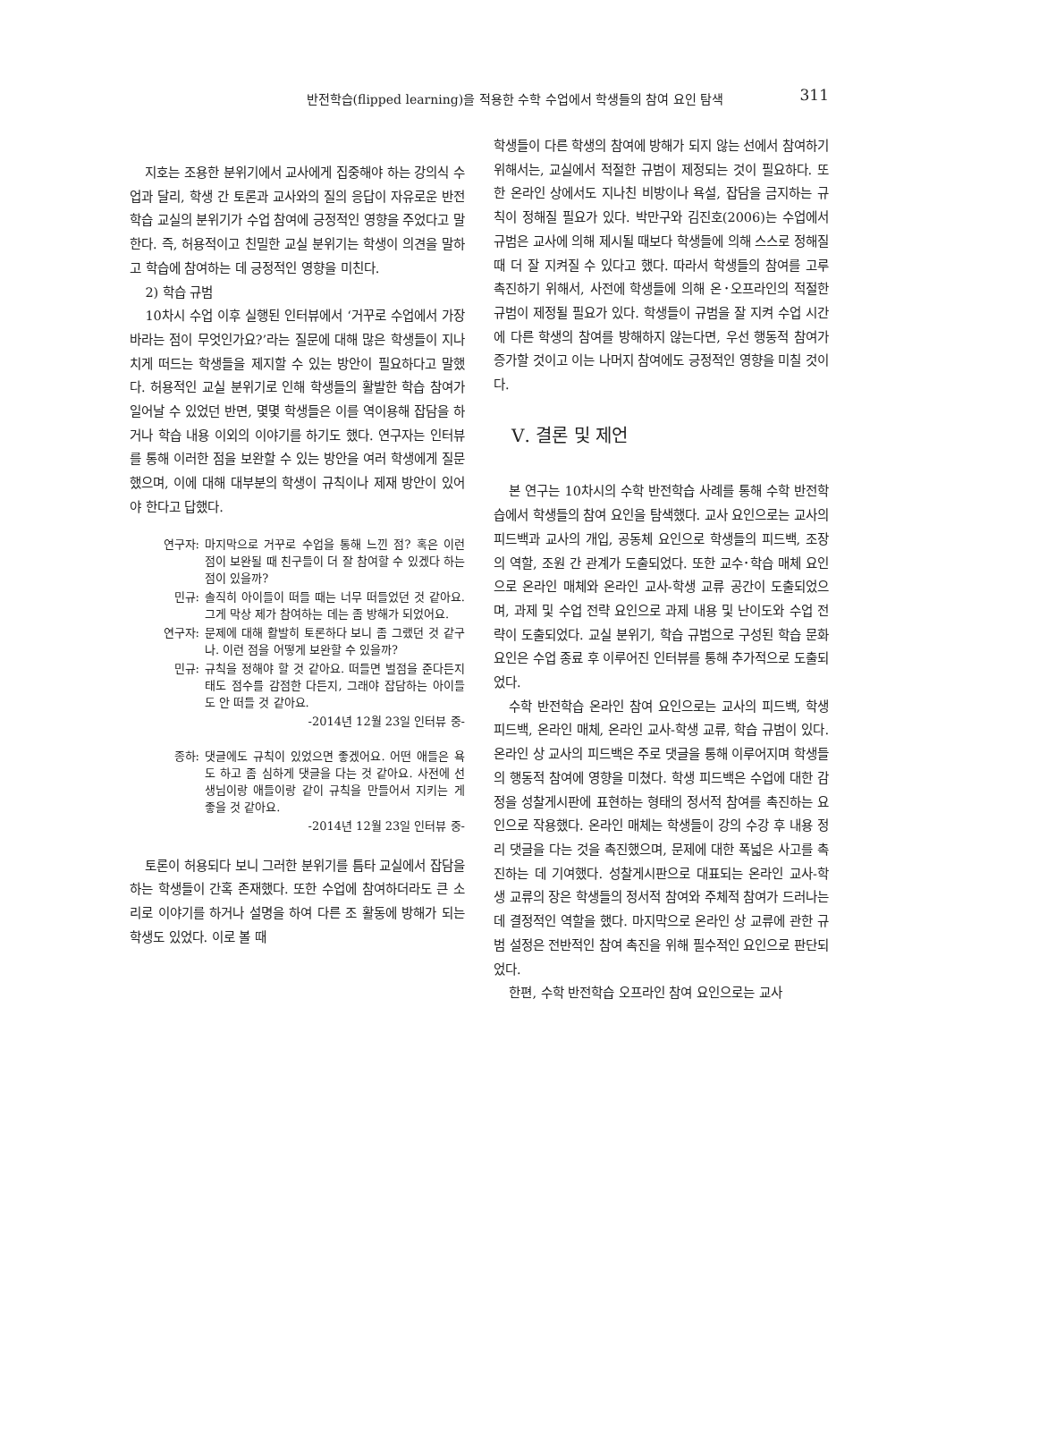반전학습(flipped learning)을 적용한 수학 수업에서 학생들의 참여 요인 탐색
311
지호는 조용한 분위기에서 교사에게 집중해야 하는 강의식 수업과 달리, 학생 간 토론과 교사와의 질의 응답이 자유로운 반전학습 교실의 분위기가 수업 참여에 긍정적인 영향을 주었다고 말한다. 즉, 허용적이고 친밀한 교실 분위기는 학생이 의견을 말하고 학습에 참여하는 데 긍정적인 영향을 미친다.
2) 학습 규범
10차시 수업 이후 실행된 인터뷰에서 ‘거꾸로 수업에서 가장 바라는 점이 무엇인가요?’라는 질문에 대해 많은 학생들이 지나치게 떠드는 학생들을 제지할 수 있는 방안이 필요하다고 말했다. 허용적인 교실 분위기로 인해 학생들의 활발한 학습 참여가 일어날 수 있었던 반면, 몇몇 학생들은 이를 역이용해 잡담을 하거나 학습 내용 이외의 이야기를 하기도 했다. 연구자는 인터뷰를 통해 이러한 점을 보완할 수 있는 방안을 여러 학생에게 질문했으며, 이에 대해 대부분의 학생이 규칙이나 제재 방안이 있어야 한다고 답했다.
| 연구자: | 마지막으로 거꾸로 수업을 통해 느낀 점? 혹은 이런 점이 보완될 때 친구들이 더 잘 참여할 수 있겠다 하는 점이 있을까? |
| 민규: | 솔직히 아이들이 떠들 때는 너무 떠들었던 것 같아요. 그게 막상 제가 참여하는 데는 좀 방해가 되었어요. |
| 연구자: | 문제에 대해 활발히 토론하다 보니 좀 그랬던 것 같구나. 이런 점을 어떻게 보완할 수 있을까? |
| 민규: | 규칙을 정해야 할 것 같아요. 떠들면 벌점을 준다든지 태도 점수를 감점한 다든지, 그래야 잡담하는 아이들도 안 떠들 것 같아요. |
| | -2014년 12월 23일 인터뷰 중- |
| 종하: | 댓글에도 규칙이 있었으면 좋겠어요. 어떤 애들은 욕도 하고 좀 심하게 댓글을 다는 것 같아요. 사전에 선생님이랑 애들이랑 같이 규칙을 만들어서 지키는 게 좋을 것 같아요. |
| | -2014년 12월 23일 인터뷰 중- |
토론이 허용되다 보니 그러한 분위기를 틈타 교실에서 잡담을 하는 학생들이 간혹 존재했다. 또한 수업에 참여하더라도 큰 소리로 이야기를 하거나 설명을 하여 다른 조 활동에 방해가 되는 학생도 있었다. 이로 볼 때
학생들이 다른 학생의 참여에 방해가 되지 않는 선에서 참여하기 위해서는, 교실에서 적절한 규범이 제정되는 것이 필요하다. 또한 온라인 상에서도 지나친 비방이나 욕설, 잡담을 금지하는 규칙이 정해질 필요가 있다. 박만구와 김진호(2006)는 수업에서 규범은 교사에 의해 제시될 때보다 학생들에 의해 스스로 정해질 때 더 잘 지켜질 수 있다고 했다. 따라서 학생들의 참여를 고루 촉진하기 위해서, 사전에 학생들에 의해 온･오프라인의 적절한 규범이 제정될 필요가 있다. 학생들이 규범을 잘 지켜 수업 시간에 다른 학생의 참여를 방해하지 않는다면, 우선 행동적 참여가 증가할 것이고 이는 나머지 참여에도 긍정적인 영향을 미칠 것이다.
Ⅴ. 결론 및 제언
본 연구는 10차시의 수학 반전학습 사례를 통해 수학 반전학습에서 학생들의 참여 요인을 탐색했다. 교사 요인으로는 교사의 피드백과 교사의 개입, 공동체 요인으로 학생들의 피드백, 조장의 역할, 조원 간 관계가 도출되었다. 또한 교수･학습 매체 요인으로 온라인 매체와 온라인 교사-학생 교류 공간이 도출되었으며, 과제 및 수업 전략 요인으로 과제 내용 및 난이도와 수업 전략이 도출되었다. 교실 분위기, 학습 규범으로 구성된 학습 문화 요인은 수업 종료 후 이루어진 인터뷰를 통해 추가적으로 도출되었다.
수학 반전학습 온라인 참여 요인으로는 교사의 피드백, 학생 피드백, 온라인 매체, 온라인 교사-학생 교류, 학습 규범이 있다. 온라인 상 교사의 피드백은 주로 댓글을 통해 이루어지며 학생들의 행동적 참여에 영향을 미쳤다. 학생 피드백은 수업에 대한 감정을 성찰게시판에 표현하는 형태의 정서적 참여를 촉진하는 요인으로 작용했다. 온라인 매체는 학생들이 강의 수강 후 내용 정리 댓글을 다는 것을 촉진했으며, 문제에 대한 폭넓은 사고를 촉진하는 데 기여했다. 성찰게시판으로 대표되는 온라인 교사-학생 교류의 장은 학생들의 정서적 참여와 주체적 참여가 드러나는 데 결정적인 역할을 했다. 마지막으로 온라인 상 교류에 관한 규범 설정은 전반적인 참여 촉진을 위해 필수적인 요인으로 판단되었다.
한편, 수학 반전학습 오프라인 참여 요인으로는 교사